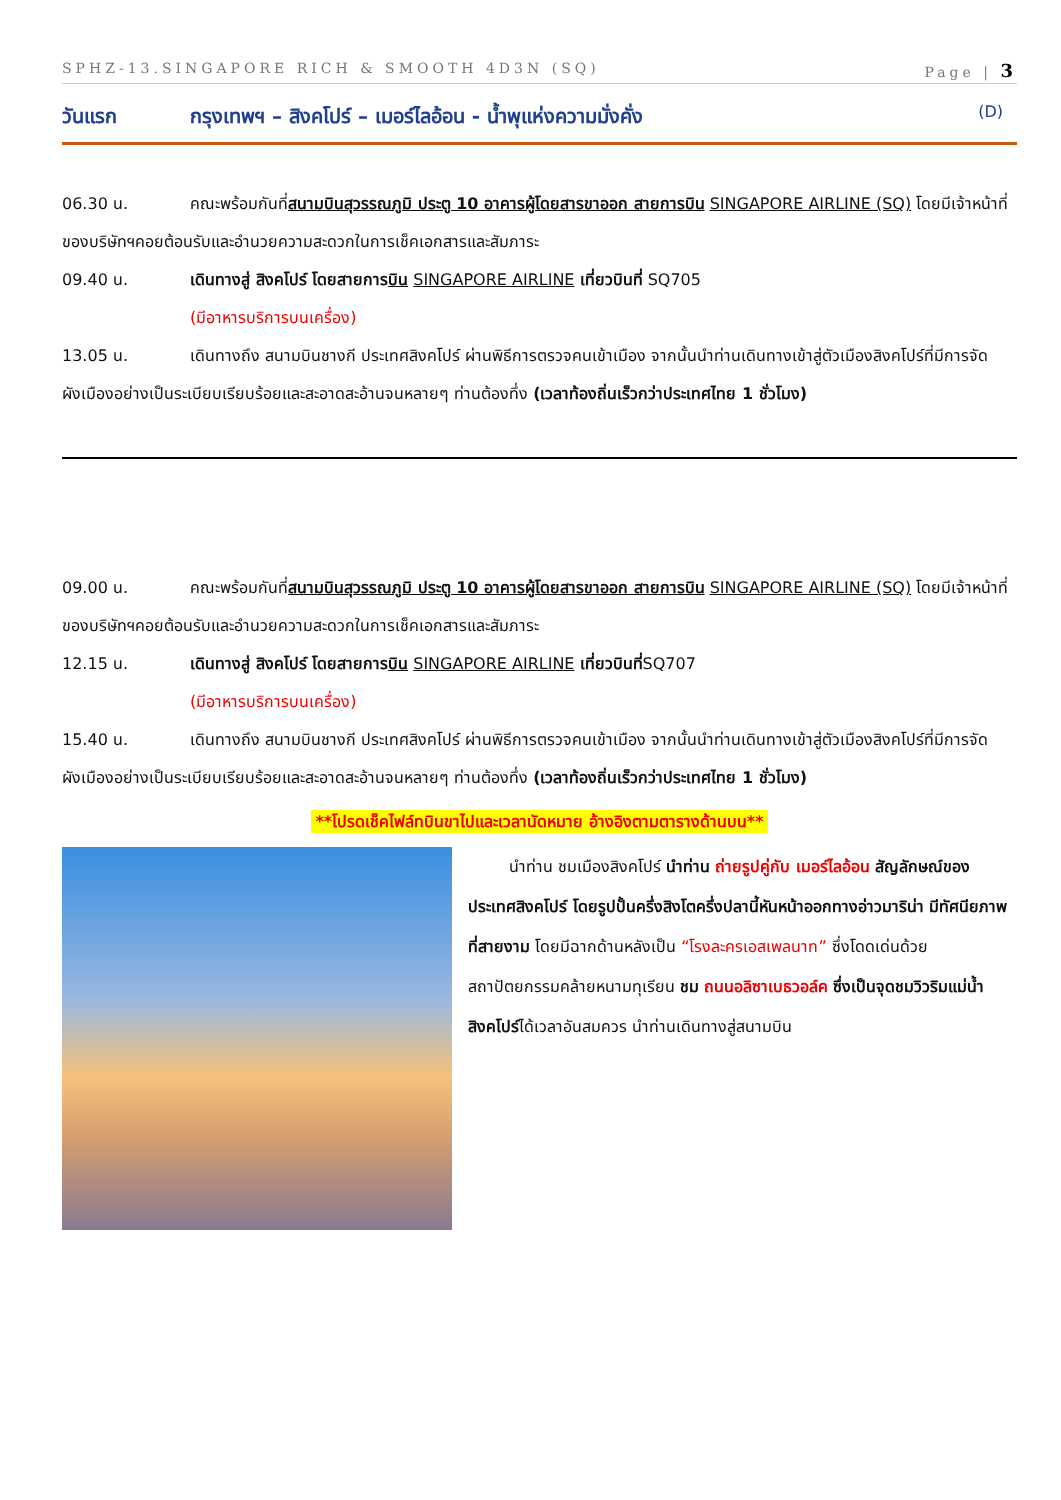SPHZ-13.SINGAPORE RICH & SMOOTH 4D3N (SQ) Page | 3
วันแรก กรุงเทพฯ – สิงคโปร์ – เมอร์ไลอ้อน - น้ำพุแห่งความมั่งคั่ง (D)
06.30 น. คณะพร้อมกันที่สนามบินสุวรรณภูมิ ประตู 10 อาคารผู้โดยสารขาออก สายการบิน SINGAPORE AIRLINE (SQ) โดยมีเจ้าหน้าที่ของบริษัทฯคอยต้อนรับและอำนวยความสะดวกในการเช็คเอกสารและสัมภาระ
09.40 น. เดินทางสู่ สิงคโปร์ โดยสายการบิน SINGAPORE AIRLINE เที่ยวบินที่ SQ705
(มีอาหารบริการบนเครื่อง)
13.05 น. เดินทางถึง สนามบินชางกี ประเทศสิงคโปร์ ผ่านพิธีการตรวจคนเข้าเมือง จากนั้นนำท่านเดินทางเข้าสู่ตัวเมืองสิงคโปร์ที่มีการจัดผังเมืองอย่างเป็นระเบียบเรียบร้อยและสะอาดสะอ้านจนหลายๆ ท่านต้องทึ่ง (เวลาท้องถิ่นเร็วกว่าประเทศไทย 1 ชั่วโมง)
09.00 น. คณะพร้อมกันที่สนามบินสุวรรณภูมิ ประตู 10 อาคารผู้โดยสารขาออก สายการบิน SINGAPORE AIRLINE (SQ) โดยมีเจ้าหน้าที่ของบริษัทฯคอยต้อนรับและอำนวยความสะดวกในการเช็คเอกสารและสัมภาระ
12.15 น. เดินทางสู่ สิงคโปร์ โดยสายการบิน SINGAPORE AIRLINE เที่ยวบินที่SQ707
(มีอาหารบริการบนเครื่อง)
15.40 น. เดินทางถึง สนามบินชางกี ประเทศสิงคโปร์ ผ่านพิธีการตรวจคนเข้าเมือง จากนั้นนำท่านเดินทางเข้าสู่ตัวเมืองสิงคโปร์ที่มีการจัดผังเมืองอย่างเป็นระเบียบเรียบร้อยและสะอาดสะอ้านจนหลายๆ ท่านต้องทึ่ง (เวลาท้องถิ่นเร็วกว่าประเทศไทย 1 ชั่วโมง)
**โปรดเช็คไฟล์ทบินขาไปและเวลานัดหมาย อ้างอิงตามตารางด้านบน**
นำท่าน ชมเมืองสิงคโปร์ นำท่าน ถ่ายรูปคู่กับ เมอร์ไลอ้อน สัญลักษณ์ของประเทศสิงคโปร์ โดยรูปปั้นครึ่งสิงโตครึ่งปลานี้หันหน้าออกทางอ่าวมาริน่า มีทัศนียภาพที่สายงาม โดยมีฉากด้านหลังเป็น “โรงละครเอสเพลนาท” ซึ่งโดดเด่นด้วยสถาปัตยกรรมคล้ายหนามทุเรียน ชม ถนนอลิซาเบธวอล์ค ซึ่งเป็นจุดชมวิวริมแม่น้ำสิงคโปร์ได้เวลาอันสมควร นำท่านเดินทางสู่สนามบิน